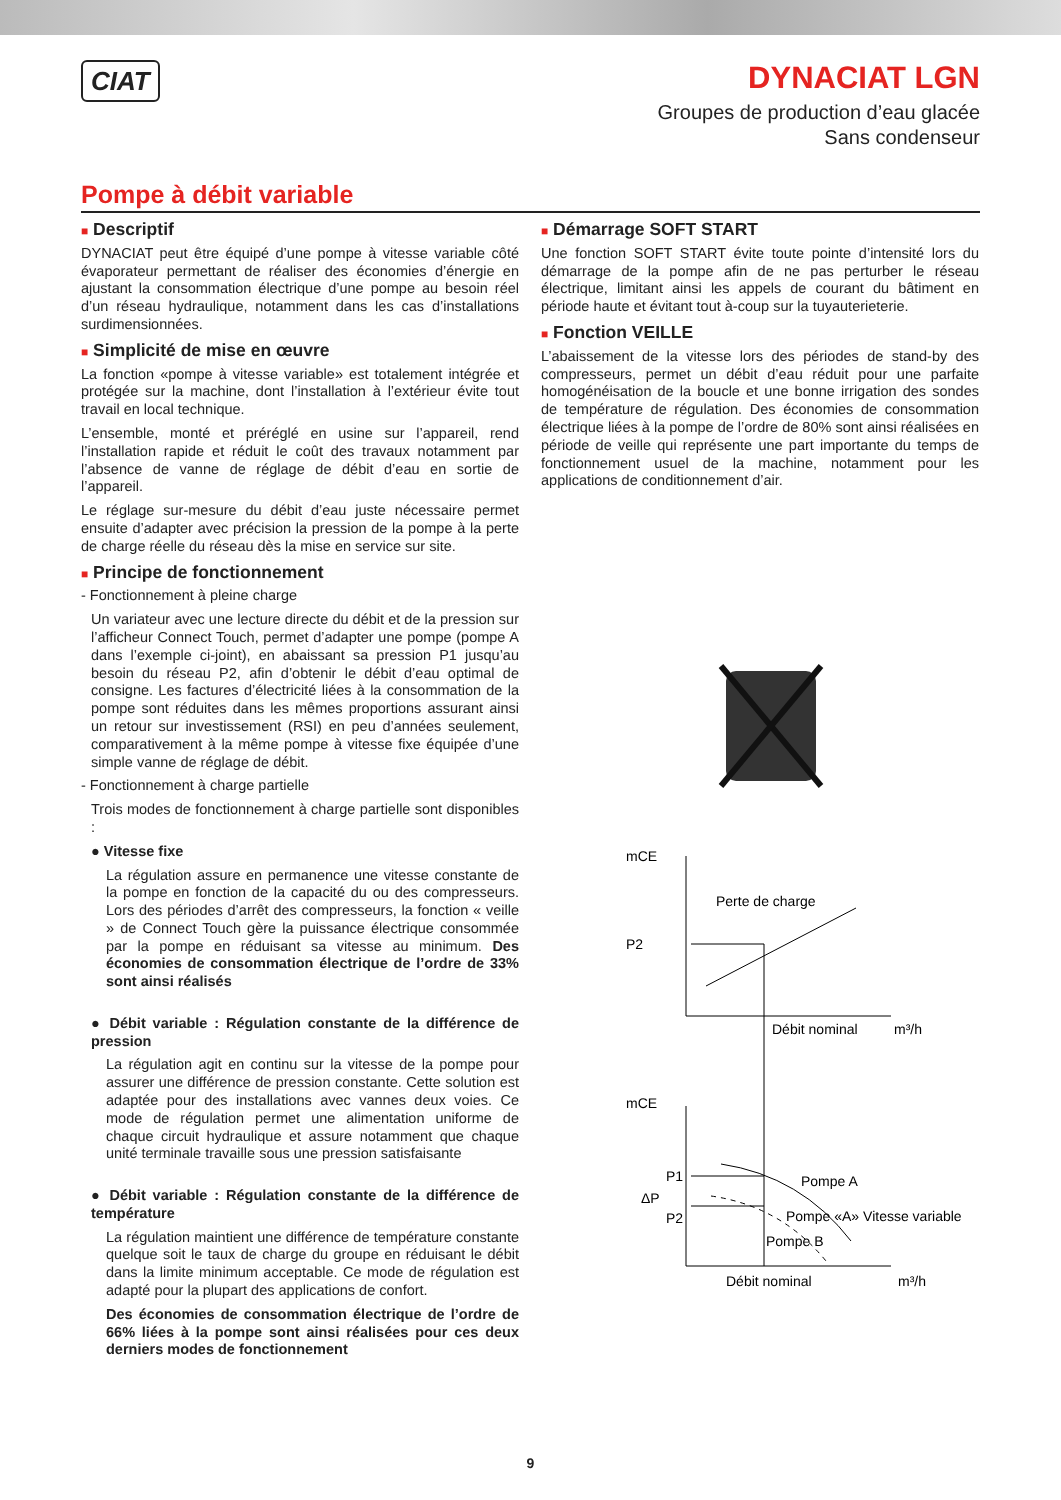CIAT
DYNACIAT LGN
Groupes de production d’eau glacée
Sans condenseur
Pompe à débit variable
■ Descriptif
DYNACIAT peut être équipé d’une pompe à vitesse variable côté évaporateur permettant de réaliser des économies d’énergie en ajustant la consommation électrique d’une pompe au besoin réel d’un réseau hydraulique, notamment dans les cas d’installations surdimensionnées.
■ Simplicité de mise en œuvre
La fonction «pompe à vitesse variable» est totalement intégrée et protégée sur la machine, dont l’installation à l’extérieur évite tout travail en local technique.
L’ensemble, monté et préréglé en usine sur l’appareil, rend l’installation rapide et réduit le coût des travaux notamment par l’absence de vanne de réglage de débit d’eau en sortie de l’appareil.
Le réglage sur-mesure du débit d’eau juste nécessaire permet ensuite d’adapter avec précision la pression de la pompe à la perte de charge réelle du réseau dès la mise en service sur site.
■ Principe de fonctionnement
- Fonctionnement à pleine charge
Un variateur avec une lecture directe du débit et de la pression sur l’afficheur Connect Touch, permet d’adapter une pompe (pompe A dans l’exemple ci-joint), en abaissant sa pression P1 jusqu’au besoin du réseau P2, afin d’obtenir le débit d’eau optimal de consigne. Les factures d’électricité liées à la consommation de la pompe sont réduites dans les mêmes proportions assurant ainsi un retour sur investissement (RSI) en peu d’années seulement, comparativement à la même pompe à vitesse fixe équipée d’une simple vanne de réglage de débit.
- Fonctionnement à charge partielle
Trois modes de fonctionnement à charge partielle sont disponibles :
● Vitesse fixe
La régulation assure en permanence une vitesse constante de la pompe en fonction de la capacité du ou des compresseurs. Lors des périodes d’arrêt des compresseurs, la fonction « veille » de Connect Touch gère la puissance électrique consommée par la pompe en réduisant sa vitesse au minimum. Des économies de consommation électrique de l’ordre de 33% sont ainsi réalisés
● Débit variable : Régulation constante de la différence de pression
La régulation agit en continu sur la vitesse de la pompe pour assurer une différence de pression constante. Cette solution est adaptée pour des installations avec vannes deux voies. Ce mode de régulation permet une alimentation uniforme de chaque circuit hydraulique et assure notamment que chaque unité terminale travaille sous une pression satisfaisante
● Débit variable : Régulation constante de la différence de température
La régulation maintient une différence de température constante quelque soit le taux de charge du groupe en réduisant le débit dans la limite minimum acceptable. Ce mode de régulation est adapté pour la plupart des applications de confort.
Des économies de consommation électrique de l’ordre de 66% liées à la pompe sont ainsi réalisées pour ces deux derniers modes de fonctionnement
■ Démarrage SOFT START
Une fonction SOFT START évite toute pointe d’intensité lors du démarrage de la pompe afin de ne pas perturber le réseau électrique, limitant ainsi les appels de courant du bâtiment en période haute et évitant tout à-coup sur la tuyauterieterie.
■ Fonction VEILLE
L’abaissement de la vitesse lors des périodes de stand-by des compresseurs, permet un débit d’eau réduit pour une parfaite homogénéisation de la boucle et une bonne irrigation des sondes de température de régulation. Des économies de consommation électrique liées à la pompe de l’ordre de 80% sont ainsi réalisées en période de veille qui représente une part importante du temps de fonctionnement usuel de la machine, notamment pour les applications de conditionnement d’air.
mCE
Perte de charge
P2
Débit nominal
m³/h
mCE
P1
P2
ΔP
Pompe A
Pompe «A» Vitesse variable
Pompe B
Débit nominal
m³/h
9